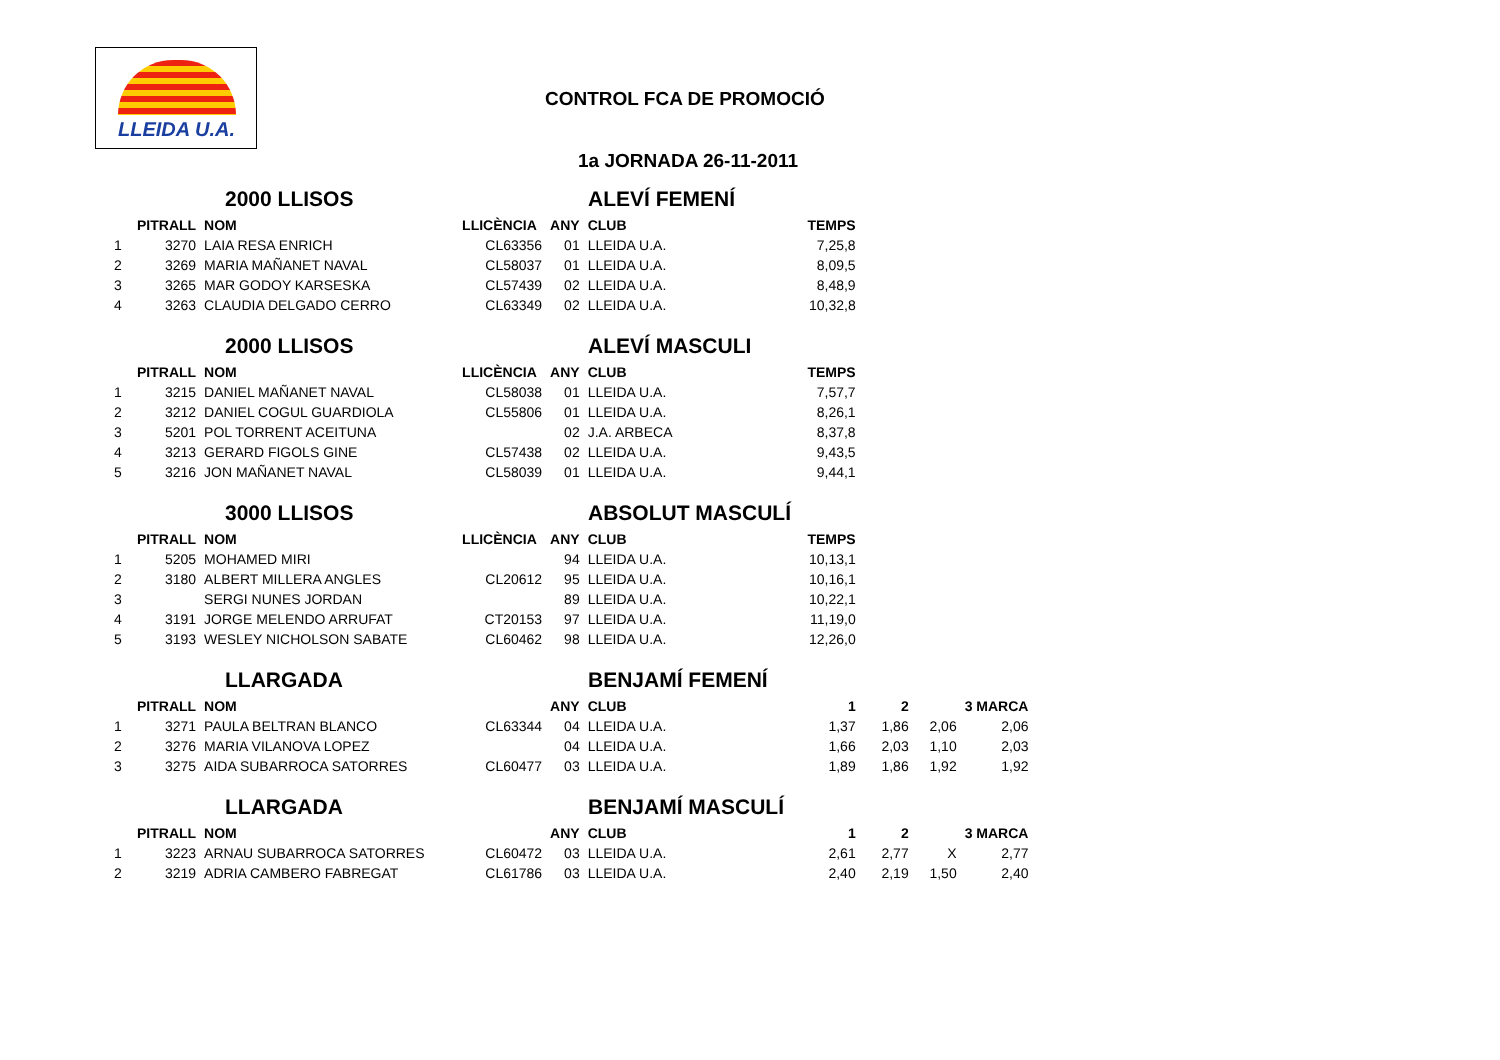LLEIDA U.A.
CONTROL FCA DE PROMOCIÓ
1a JORNADA 26-11-2011
2000 LLISOS ALEVÍ FEMENÍ
| | PITRALL | NOM | LLICÈNCIA | ANY | CLUB | TEMPS |
| --- | --- | --- | --- | --- | --- | --- |
| 1 | 3270 | LAIA RESA ENRICH | CL63356 | 01 | LLEIDA U.A. | 7,25,8 |
| 2 | 3269 | MARIA MAÑANET NAVAL | CL58037 | 01 | LLEIDA U.A. | 8,09,5 |
| 3 | 3265 | MAR GODOY KARSESKA | CL57439 | 02 | LLEIDA U.A. | 8,48,9 |
| 4 | 3263 | CLAUDIA DELGADO CERRO | CL63349 | 02 | LLEIDA U.A. | 10,32,8 |
2000 LLISOS ALEVÍ MASCULI
| | PITRALL | NOM | LLICÈNCIA | ANY | CLUB | TEMPS |
| --- | --- | --- | --- | --- | --- | --- |
| 1 | 3215 | DANIEL MAÑANET NAVAL | CL58038 | 01 | LLEIDA U.A. | 7,57,7 |
| 2 | 3212 | DANIEL COGUL GUARDIOLA | CL55806 | 01 | LLEIDA U.A. | 8,26,1 |
| 3 | 5201 | POL TORRENT ACEITUNA | | 02 | J.A. ARBECA | 8,37,8 |
| 4 | 3213 | GERARD FIGOLS GINE | CL57438 | 02 | LLEIDA U.A. | 9,43,5 |
| 5 | 3216 | JON MAÑANET NAVAL | CL58039 | 01 | LLEIDA U.A. | 9,44,1 |
3000 LLISOS ABSOLUT MASCULÍ
| | PITRALL | NOM | LLICÈNCIA | ANY | CLUB | TEMPS |
| --- | --- | --- | --- | --- | --- | --- |
| 1 | 5205 | MOHAMED MIRI | | 94 | LLEIDA U.A. | 10,13,1 |
| 2 | 3180 | ALBERT MILLERA ANGLES | CL20612 | 95 | LLEIDA U.A. | 10,16,1 |
| 3 | | SERGI NUNES JORDAN | | 89 | LLEIDA U.A. | 10,22,1 |
| 4 | 3191 | JORGE MELENDO ARRUFAT | CT20153 | 97 | LLEIDA U.A. | 11,19,0 |
| 5 | 3193 | WESLEY NICHOLSON SABATE | CL60462 | 98 | LLEIDA U.A. | 12,26,0 |
LLARGADA BENJAMÍ FEMENÍ
| | PITRALL | NOM | | ANY | CLUB | 1 | 2 | | 3 MARCA |
| --- | --- | --- | --- | --- | --- | --- | --- | --- | --- |
| 1 | 3271 | PAULA BELTRAN BLANCO | CL63344 | 04 | LLEIDA U.A. | 1,37 | 1,86 | 2,06 | 2,06 |
| 2 | 3276 | MARIA VILANOVA LOPEZ | | 04 | LLEIDA U.A. | 1,66 | 2,03 | 1,10 | 2,03 |
| 3 | 3275 | AIDA SUBARROCA SATORRES | CL60477 | 03 | LLEIDA U.A. | 1,89 | 1,86 | 1,92 | 1,92 |
LLARGADA BENJAMÍ MASCULÍ
| | PITRALL | NOM | | ANY | CLUB | 1 | 2 | | 3 MARCA |
| --- | --- | --- | --- | --- | --- | --- | --- | --- | --- |
| 1 | 3223 | ARNAU SUBARROCA SATORRES | CL60472 | 03 | LLEIDA U.A. | 2,61 | 2,77 | X | 2,77 |
| 2 | 3219 | ADRIA CAMBERO FABREGAT | CL61786 | 03 | LLEIDA U.A. | 2,40 | 2,19 | 1,50 | 2,40 |